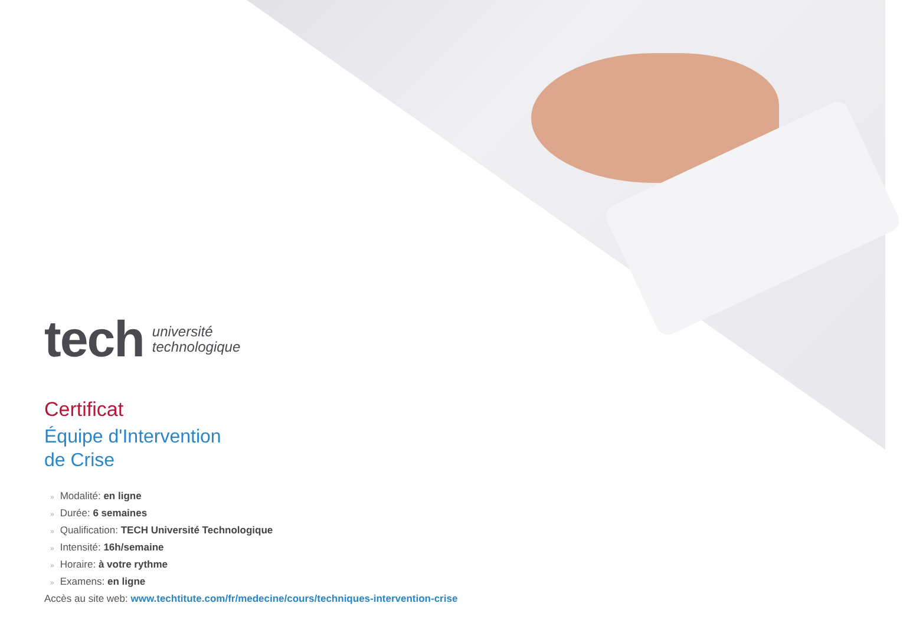tech université
technologique
Certificat
Équipe d'Intervention
de Crise
» Modalité: en ligne
» Durée: 6 semaines
» Qualification: TECH Université Technologique
» Intensité: 16h/semaine
» Horaire: à votre rythme
» Examens: en ligne
Accès au site web: www.techtitute.com/fr/medecine/cours/techniques-intervention-crise